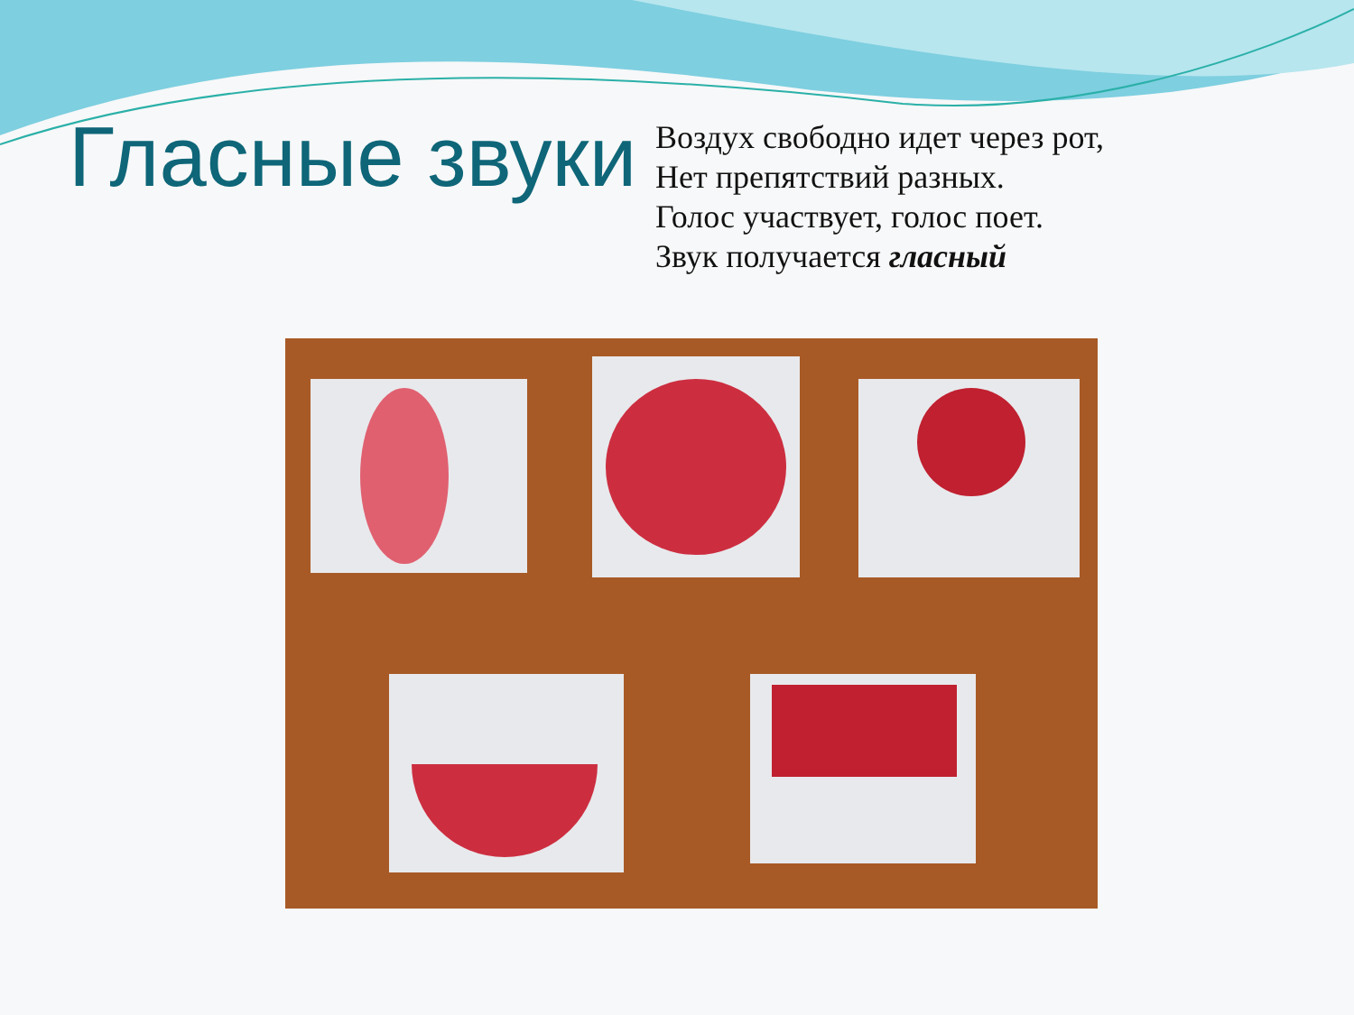Гласные звуки
Воздух свободно идет через рот,
Нет препятствий разных.
Голос участвует, голос поет.
Звук получается гласный